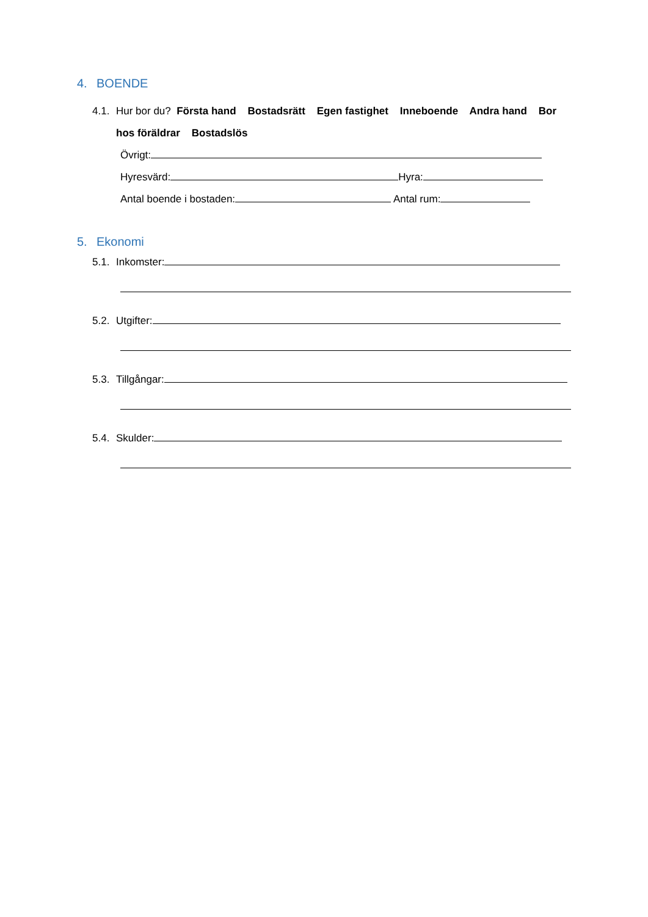4. BOENDE
4.1. Hur bor du? Första hand Bostadsrätt Egen fastighet Inneboende Andra hand Bor
hos föräldrar Bostadslös
Övrigt:
Hyresvärd: Hyra:
Antal boende i bostaden: Antal rum:
5. Ekonomi
5.1. Inkomster:
5.2. Utgifter:
5.3. Tillgångar:
5.4. Skulder: